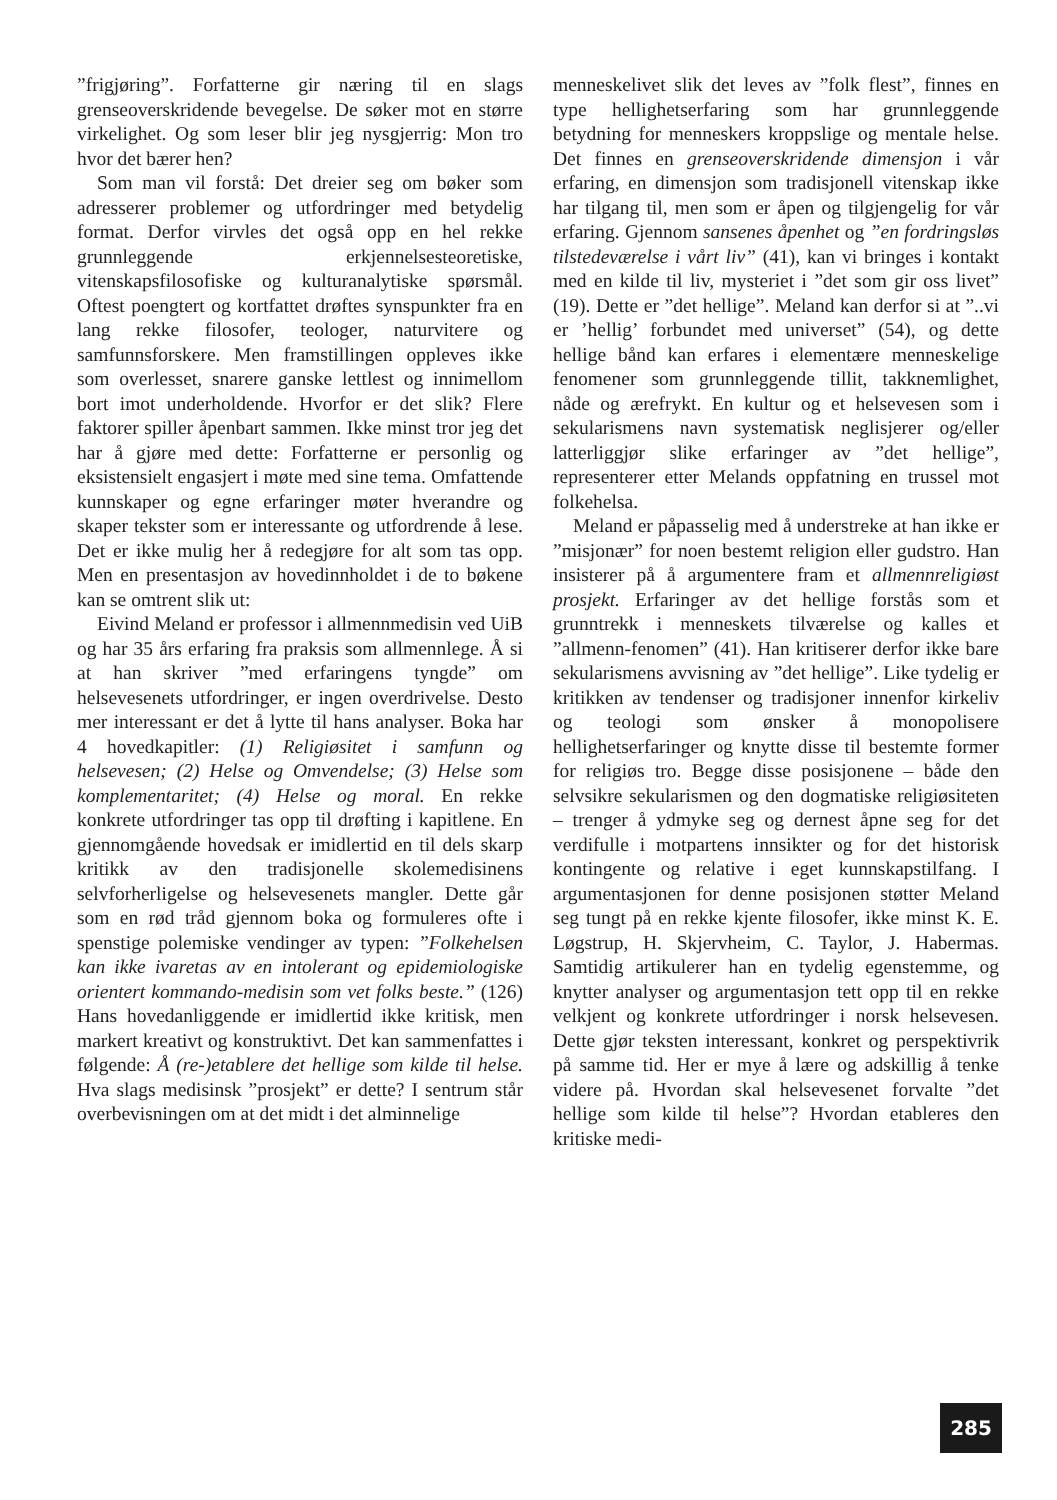”frigjøring”. Forfatterne gir næring til en slags grenseoverskridende bevegelse. De søker mot en større virkelighet. Og som leser blir jeg nysgjerrig: Mon tro hvor det bærer hen?
Som man vil forstå: Det dreier seg om bøker som adresserer problemer og utfordringer med betydelig format. Derfor virvles det også opp en hel rekke grunnleggende erkjennelsesteoretiske, vitenskapsfilosofiske og kulturanalytiske spørsmål. Oftest poengtert og kortfattet drøftes synspunkter fra en lang rekke filosofer, teologer, naturvitere og samfunnsforskere. Men framstillingen oppleves ikke som overlesset, snarere ganske lettlest og innimellom bort imot underholdende. Hvorfor er det slik? Flere faktorer spiller åpenbart sammen. Ikke minst tror jeg det har å gjøre med dette: Forfatterne er personlig og eksistensielt engasjert i møte med sine tema. Omfattende kunnskaper og egne erfaringer møter hverandre og skaper tekster som er interessante og utfordrende å lese. Det er ikke mulig her å redegjøre for alt som tas opp. Men en presentasjon av hovedinnholdet i de to bøkene kan se omtrent slik ut:
Eivind Meland er professor i allmennmedisin ved UiB og har 35 års erfaring fra praksis som allmennlege. Å si at han skriver ”med erfaringens tyngde” om helsevesenets utfordringer, er ingen overdrivelse. Desto mer interessant er det å lytte til hans analyser. Boka har 4 hovedkapitler: (1) Religiøsitet i samfunn og helsevesen; (2) Helse og Omvendelse; (3) Helse som komplementaritet; (4) Helse og moral. En rekke konkrete utfordringer tas opp til drøfting i kapitlene. En gjennomgående hovedsak er imidlertid en til dels skarp kritikk av den tradisjonelle skolemedisinens selvforherligelse og helsevesenets mangler. Dette går som en rød tråd gjennom boka og formuleres ofte i spenstige polemiske vendinger av typen: ”Folkehelsen kan ikke ivaretas av en intolerant og epidemiologiske orientert kommando-medisin som vet folks beste.” (126) Hans hovedanliggende er imidlertid ikke kritisk, men markert kreativt og konstruktivt. Det kan sammenfattes i følgende: Å (re-)etablere det hellige som kilde til helse. Hva slags medisinsk ”prosjekt” er dette? I sentrum står overbevisningen om at det midt i det alminnelige
menneskelivet slik det leves av ”folk flest”, finnes en type hellighetserfaring som har grunnleggende betydning for menneskers kroppslige og mentale helse. Det finnes en grenseoverskridende dimensjon i vår erfaring, en dimensjon som tradisjonell vitenskap ikke har tilgang til, men som er åpen og tilgjengelig for vår erfaring. Gjennom sansenes åpenhet og ”en fordringsløs tilstedeværelse i vårt liv” (41), kan vi bringes i kontakt med en kilde til liv, mysteriet i ”det som gir oss livet” (19). Dette er ”det hellige”. Meland kan derfor si at ”..vi er ’hellig’ forbundet med universet” (54), og dette hellige bånd kan erfares i elementære menneskelige fenomener som grunnleggende tillit, takknemlighet, nåde og ærefrykt. En kultur og et helsevesen som i sekularismens navn systematisk neglisjerer og/eller latterliggjør slike erfaringer av ”det hellige”, representerer etter Melands oppfatning en trussel mot folkehelsa.
Meland er påpasselig med å understreke at han ikke er ”misjonær” for noen bestemt religion eller gudstro. Han insisterer på å argumentere fram et allmennreligiøst prosjekt. Erfaringer av det hellige forstås som et grunntrekk i menneskets tilværelse og kalles et ”allmenn-fenomen” (41). Han kritiserer derfor ikke bare sekularismens avvisning av ”det hellige”. Like tydelig er kritikken av tendenser og tradisjoner innenfor kirkeliv og teologi som ønsker å monopolisere hellighetserfaringer og knytte disse til bestemte former for religiøs tro. Begge disse posisjonene – både den selvsikre sekularismen og den dogmatiske religiøsiteten – trenger å ydmyke seg og dernest åpne seg for det verdifulle i motpartens innsikter og for det historisk kontingente og relative i eget kunnskapstilfang. I argumentasjonen for denne posisjonen støtter Meland seg tungt på en rekke kjente filosofer, ikke minst K. E. Løgstrup, H. Skjervheim, C. Taylor, J. Habermas. Samtidig artikulerer han en tydelig egenstemme, og knytter analyser og argumentasjon tett opp til en rekke velkjent og konkrete utfordringer i norsk helsevesen. Dette gjør teksten interessant, konkret og perspektivrik på samme tid. Her er mye å lære og adskillig å tenke videre på. Hvordan skal helsevesenet forvalte ”det hellige som kilde til helse”? Hvordan etableres den kritiske medi-
285